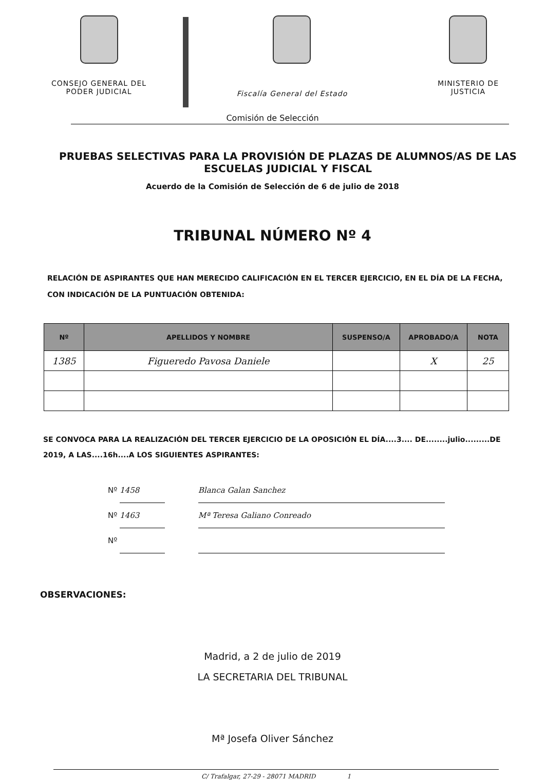CONSEJO GENERAL DEL
PODER JUDICIAL
Fiscalía General del Estado MINISTERIO DE
JUSTICIA
Comisión de Selección
PRUEBAS SELECTIVAS PARA LA PROVISIÓN DE PLAZAS DE ALUMNOS/AS DE LAS ESCUELAS JUDICIAL Y FISCAL
Acuerdo de la Comisión de Selección de 6 de julio de 2018
TRIBUNAL NÚMERO Nº 4
RELACIÓN DE ASPIRANTES QUE HAN MERECIDO CALIFICACIÓN EN EL TERCER EJERCICIO, EN EL DÍA DE LA FECHA, CON INDICACIÓN DE LA PUNTUACIÓN OBTENIDA:
| Nº | APELLIDOS Y NOMBRE | SUSPENSO/A | APROBADO/A | NOTA |
| --- | --- | --- | --- | --- |
| 1385 | Figueredo Pavosa Daniele | | X | 25 |
SE CONVOCA PARA LA REALIZACIÓN DEL TERCER EJERCICIO DE LA OPOSICIÓN EL DÍA....3.... DE........julio.........DE 2019, A LAS....16h....A LOS SIGUIENTES ASPIRANTES:
Nº 1458 Blanca Galan Sanchez
Nº 1463 Mª Teresa Galiano Conreado
Nº
OBSERVACIONES:
Madrid, a 2 de julio de 2019
LA SECRETARIA DEL TRIBUNAL
Mª Josefa Oliver Sánchez
C/ Trafalgar, 27-29 - 28071 MADRID 1